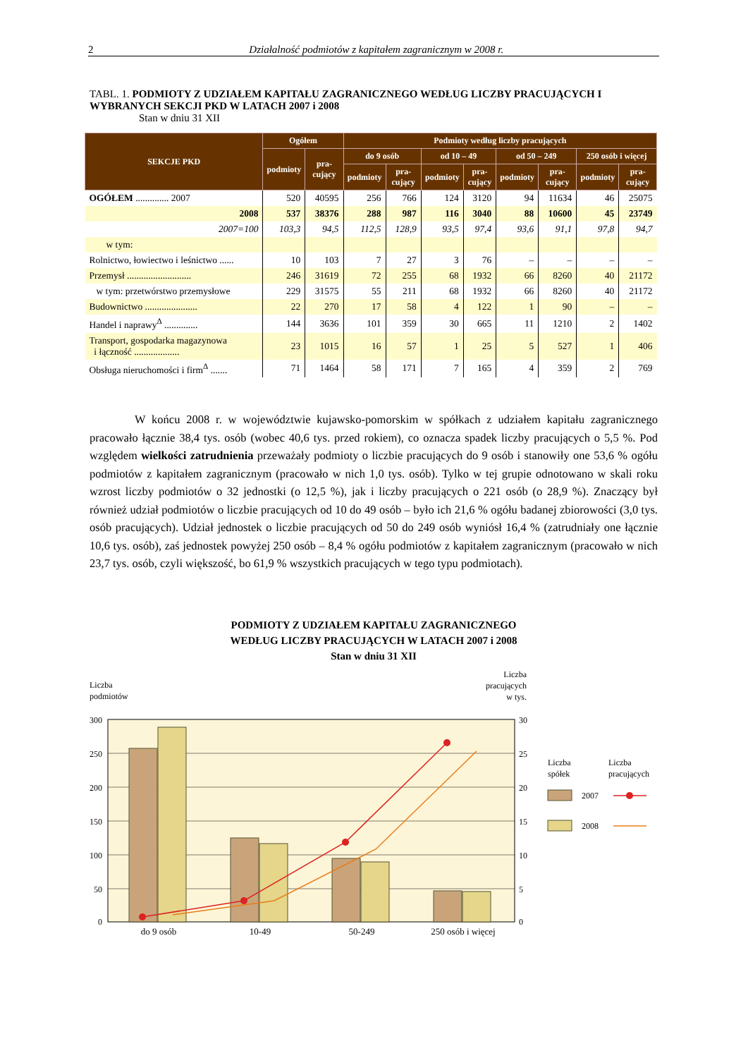2 Działalność podmiotów z kapitałem zagranicznym w 2008 r.
TABL. 1. PODMIOTY Z UDZIAŁEM KAPITAŁU ZAGRANICZNEGO WEDŁUG LICZBY PRACUJĄCYCH I WYBRANYCH SEKCJI PKD W LATACH 2007 i 2008
Stan w dniu 31 XII
| SEKCJE PKD | Ogółem | | Podmioty według liczby pracujących | | | | | | | |
| --- | --- | --- | --- | --- | --- | --- | --- | --- | --- | --- |
| | podmioty | pra- cujący | do 9 osób | | od 10 – 49 | | od 50 – 249 | | 250 osób i więcej | |
| | | | podmioty | pra- cujący | podmioty | pra- cujący | podmioty | pra- cujący | podmioty | pra- cujący |
| OGÓŁEM .............. 2007 | 520 | 40595 | 256 | 766 | 124 | 3120 | 94 | 11634 | 46 | 25075 |
| 2008 | 537 | 38376 | 288 | 987 | 116 | 3040 | 88 | 10600 | 45 | 23749 |
| 2007=100 | 103,3 | 94,5 | 112,5 | 128,9 | 93,5 | 97,4 | 93,6 | 91,1 | 97,8 | 94,7 |
| w tym: | | | | | | | | | | |
| Rolnictwo, łowiectwo i leśnictwo ...... | 10 | 103 | 7 | 27 | 3 | 76 | – | – | – | – |
| Przemysł ........................... | 246 | 31619 | 72 | 255 | 68 | 1932 | 66 | 8260 | 40 | 21172 |
| w tym: przetwórstwo przemysłowe | 229 | 31575 | 55 | 211 | 68 | 1932 | 66 | 8260 | 40 | 21172 |
| Budownictwo ...................... | 22 | 270 | 17 | 58 | 4 | 122 | 1 | 90 | – | – |
| Handel i naprawy<sup>Δ</sup> .............. | 144 | 3636 | 101 | 359 | 30 | 665 | 11 | 1210 | 2 | 1402 |
| Transport, gospodarka magazynowa i łączność ................... | 23 | 1015 | 16 | 57 | 1 | 25 | 5 | 527 | 1 | 406 |
| Obsługa nieruchomości i firm<sup>Δ</sup> ....... | 71 | 1464 | 58 | 171 | 7 | 165 | 4 | 359 | 2 | 769 |
W końcu 2008 r. w województwie kujawsko-pomorskim w spółkach z udziałem kapitału zagranicznego pracowało łącznie 38,4 tys. osób (wobec 40,6 tys. przed rokiem), co oznacza spadek liczby pracujących o 5,5 %. Pod względem wielkości zatrudnienia przeważały podmioty o liczbie pracujących do 9 osób i stanowiły one 53,6 % ogółu podmiotów z kapitałem zagranicznym (pracowało w nich 1,0 tys. osób). Tylko w tej grupie odnotowano w skali roku wzrost liczby podmiotów o 32 jednostki (o 12,5 %), jak i liczby pracujących o 221 osób (o 28,9 %). Znaczący był również udział podmiotów o liczbie pracujących od 10 do 49 osób – było ich 21,6 % ogółu badanej zbiorowości (3,0 tys. osób pracujących). Udział jednostek o liczbie pracujących od 50 do 249 osób wyniósł 16,4 % (zatrudniały one łącznie 10,6 tys. osób), zaś jednostek powyżej 250 osób – 8,4 % ogółu podmiotów z kapitałem zagranicznym (pracowało w nich 23,7 tys. osób, czyli większość, bo 61,9 % wszystkich pracujących w tego typu podmiotach).
PODMIOTY Z UDZIAŁEM KAPITAŁU ZAGRANICZNEGO
WEDŁUG LICZBY PRACUJĄCYCH W LATACH 2007 i 2008
Stan w dniu 31 XII
Liczba
podmiotów
Liczba
pracujących
w tys.
300
250
200
150
100
50
0
30
25
20
15
10
5
0
do 9 osób
10-49
50-249
250 osób i więcej
Liczba
spółek
Liczba
pracujących
2007
2008